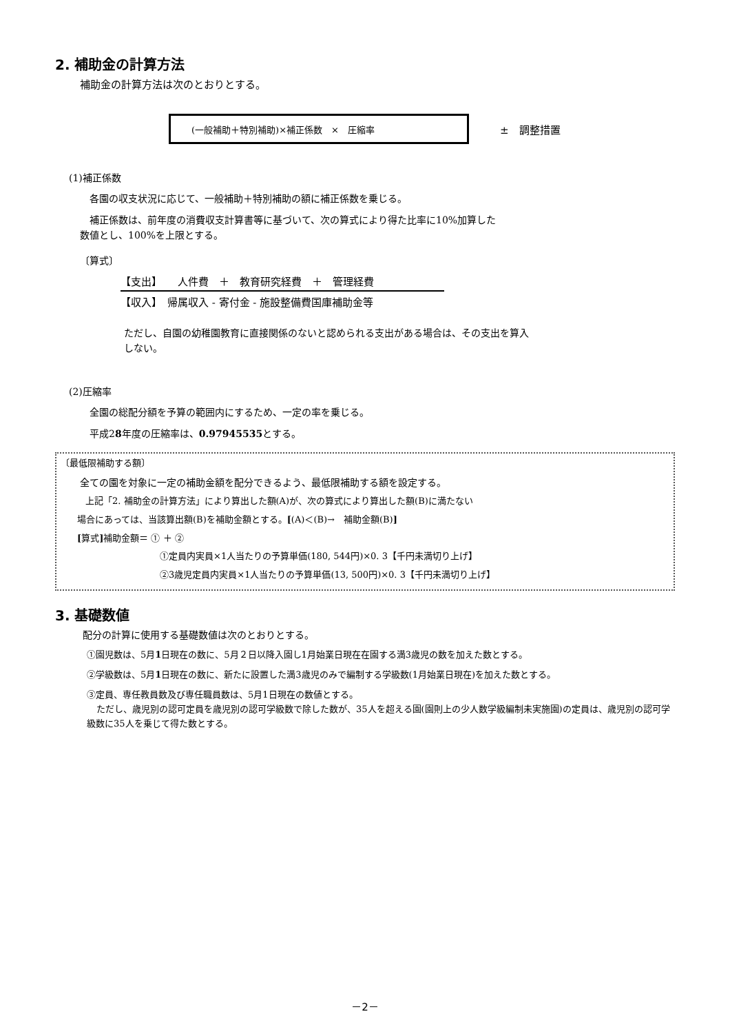2. 補助金の計算方法
補助金の計算方法は次のとおりとする。
(一般補助＋特別補助)×補正係数　×　圧縮率
±　調整措置
(1)補正係数
各園の収支状況に応じて、一般補助＋特別補助の額に補正係数を乗じる。
補正係数は、前年度の消費収支計算書等に基づいて、次の算式により得た比率に10%加算した
数値とし、100%を上限とする。
〔算式〕
【支出】　　人件費　＋　教育研究経費　＋　管理経費
【収入】　帰属収入 - 寄付金 - 施設整備費国庫補助金等
ただし、自園の幼稚園教育に直接関係のないと認められる支出がある場合は、その支出を算入しない。
(2)圧縮率
全園の総配分額を予算の範囲内にするため、一定の率を乗じる。
平成28年度の圧縮率は、0.97945535とする。
〔最低限補助する額〕
全ての園を対象に一定の補助金額を配分できるよう、最低限補助する額を設定する。
上記「2. 補助金の計算方法」により算出した額(A)が、次の算式により算出した額(B)に満たない
場合にあっては、当該算出額(B)を補助金額とする。[(A)＜(B)→　補助金額(B)]
[算式] 補助金額＝ ① ＋ ②
①定員内実員×1人当たりの予算単価(180, 544円)×0. 3【千円未満切り上げ】
②3歳児定員内実員×1人当たりの予算単価(13, 500円)×0. 3【千円未満切り上げ】
3. 基礎数値
配分の計算に使用する基礎数値は次のとおりとする。
①園児数は、5月1日現在の数に、5月２日以降入園し1月始業日現在在園する満3歳児の数を加えた数とする。
②学級数は、5月1日現在の数に、新たに設置した満3歳児のみで編制する学級数(1月始業日現在)を加えた数とする。
③定員、専任教員数及び専任職員数は、5月1日現在の数値とする。
ただし、歳児別の認可定員を歳児別の認可学級数で除した数が、35人を超える園(園則上の少人数学級編制未実施園)の定員は、歳児別の認可学級数に35人を乗じて得た数とする。
－2－